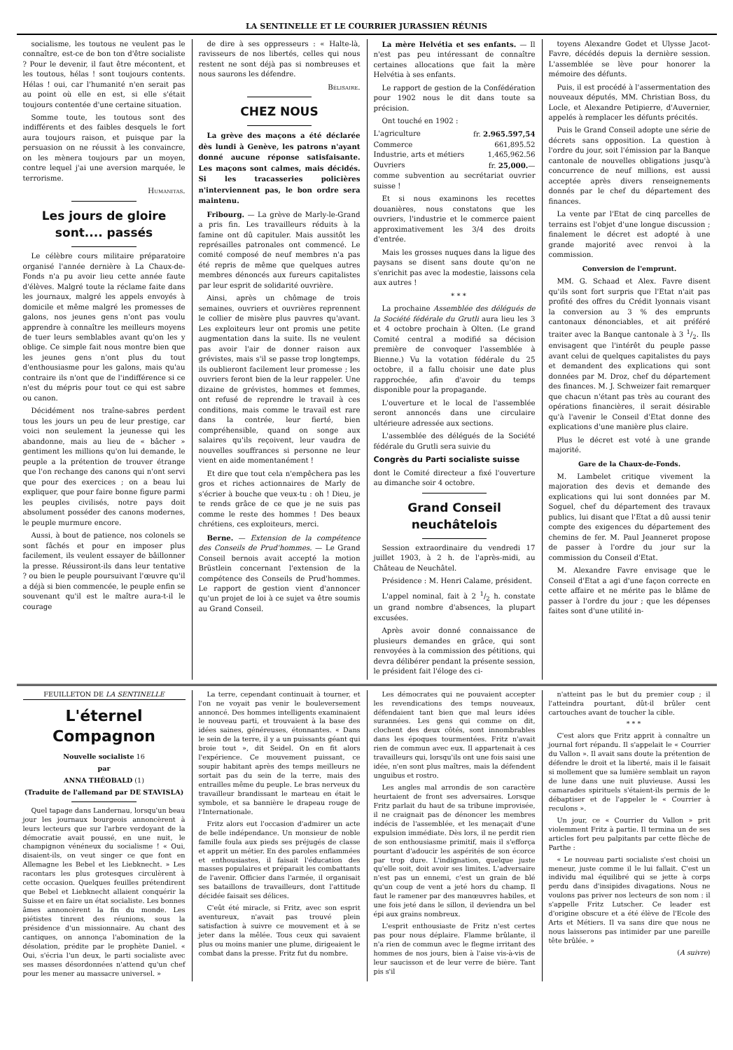LA SENTINELLE ET LE COURRIER JURASSIEN RÉUNIS
socialisme, les toutous ne veulent pas le connaître, est-ce de bon ton d'être socialiste ? Pour le devenir, il faut être mécontent, et les toutous, hélas ! sont toujours contents. Hélas ! oui, car l'humanité n'en serait pas au point où elle en est, si elle s'était toujours contentée d'une certaine situation.
Somme toute, les toutous sont des indifférents et des faibles desquels le fort aura toujours raison, et puisque par la persuasion on ne réussit à les convaincre, on les mènera toujours par un moyen, contre lequel j'ai une aversion marquée, le terrorisme.
Humanitas.
Les jours de gloire sont.... passés
Le célèbre cours militaire préparatoire organisé l'année dernière à La Chaux-de-Fonds n'a pu avoir lieu cette année faute d'élèves. Malgré toute la réclame faite dans les journaux, malgré les appels envoyés à domicile et même malgré les promesses de galons, nos jeunes gens n'ont pas voulu apprendre à connaître les meilleurs moyens de tuer leurs semblables avant qu'on les y oblige. Ce simple fait nous montre bien que les jeunes gens n'ont plus du tout d'enthousiasme pour les galons, mais qu'au contraire ils n'ont que de l'indifférence si ce n'est du mépris pour tout ce qui est sabre ou canon.
Décidément nos traîne-sabres perdent tous les jours un peu de leur prestige, car voici non seulement la jeunesse qui les abandonne, mais au lieu de « bâcher » gentiment les millions qu'on lui demande, le peuple a la prétention de trouver étrange que l'on rechange des canons qui n'ont servi que pour des exercices ; on a beau lui expliquer, que pour faire bonne figure parmi les peuples civilisés, notre pays doit absolument posséder des canons modernes, le peuple murmure encore.
Aussi, à bout de patience, nos colonels se sont fâchés et pour en imposer plus facilement, ils veulent essayer de bâillonner la presse. Réussiront-ils dans leur tentative ? ou bien le peuple poursuivant l'œuvre qu'il a déjà si bien commencée, le peuple enfin se souvenant qu'il est le maître aura-t-il le courage
de dire à ses oppresseurs : « Halte-là, ravisseurs de nos libertés, celles qui nous restent ne sont déjà pas si nombreuses et nous saurons les défendre.
Bélisaire.
CHEZ NOUS
La grève des maçons a été déclarée dès lundi à Genève, les patrons n'ayant donné aucune réponse satisfaisante. Les maçons sont calmes, mais décidés. Si les tracasseries policières n'interviennent pas, le bon ordre sera maintenu.
Fribourg. — La grève de Marly-le-Grand a pris fin. Les travailleurs réduits à la famine ont dû capituler. Mais aussitôt les représailles patronales ont commencé. Le comité composé de neuf membres n'a pas été repris de même que quelques autres membres dénoncés aux fureurs capitalistes par leur esprit de solidarité ouvrière.
Ainsi, après un chômage de trois semaines, ouvriers et ouvrières reprennent le collier de misère plus pauvres qu'avant. Les exploiteurs leur ont promis une petite augmentation dans la suite. Ils ne veulent pas avoir l'air de donner raison aux grévistes, mais s'il se passe trop longtemps, ils oublieront facilement leur promesse ; les ouvriers feront bien de la leur rappeler. Une dizaine de grévistes, hommes et femmes, ont refusé de reprendre le travail à ces conditions, mais comme le travail est rare dans la contrée, leur fierté, bien compréhensible, quand on songe aux salaires qu'ils reçoivent, leur vaudra de nouvelles souffrances si personne ne leur vient en aide momentanément !
Et dire que tout cela n'empêchera pas les gros et riches actionnaires de Marly de s'écrier à bouche que veux-tu : oh ! Dieu, je te rends grâce de ce que je ne suis pas comme le reste des hommes ! Des beaux chrétiens, ces exploiteurs, merci.
Berne. — Extension de la compétence des Conseils de Prud'hommes. — Le Grand Conseil bernois avait accepté la motion Brüstlein concernant l'extension de la compétence des Conseils de Prud'hommes. Le rapport de gestion vient d'annoncer qu'un projet de loi à ce sujet va être soumis au Grand Conseil.
La mère Helvétia et ses enfants. — Il n'est pas peu intéressant de connaître certaines allocations que fait la mère Helvétia à ses enfants.
Le rapport de gestion de la Confédération pour 1902 nous le dit dans toute sa précision.
Ont touché en 1902 :
L'agriculture fr. 2.965.597,54
Commerce 661,895.52
Industrie, arts et métiers 1,465,962.56
Ouvriers fr. 25,000.—
comme subvention au secrétariat ouvrier suisse !
Et si nous examinons les recettes douanières, nous constatons que les ouvriers, l'industrie et le commerce paient approximativement les 3/4 des droits d'entrée.
Mais les grosses nuques dans la ligue des paysans se disent sans doute qu'on ne s'enrichit pas avec la modestie, laissons cela aux autres !
* * *
La prochaine Assemblée des délégués de la Société fédérale du Grutli aura lieu les 3 et 4 octobre prochain à Olten. (Le grand Comité central a modifié sa décision première de convoquer l'assemblée à Bienne.) Vu la votation fédérale du 25 octobre, il a fallu choisir une date plus rapprochée, afin d'avoir du temps disponible pour la propagande.
L'ouverture et le local de l'assemblée seront annoncés dans une circulaire ultérieure adressée aux sections.
L'assemblée des délégués de la Société fédérale du Grutli sera suivie du
Congrès du Parti socialiste suisse
dont le Comité directeur a fixé l'ouverture au dimanche soir 4 octobre.
Grand Conseil neuchâtelois
Session extraordinaire du vendredi 17 juillet 1903, à 2 h. de l'après-midi, au Château de Neuchâtel.
Présidence : M. Henri Calame, président.
L'appel nominal, fait à 2 1/2 h. constate un grand nombre d'absences, la plupart excusées.
Après avoir donné connaissance de plusieurs demandes en grâce, qui sont renvoyées à la commission des pétitions, qui devra délibérer pendant la présente session, le président fait l'éloge des ci-
toyens Alexandre Godet et Ulysse Jacot-Favre, décédés depuis la dernière session. L'assemblée se lève pour honorer la mémoire des défunts.
Puis, il est procédé à l'assermentation des nouveaux députés, MM. Christian Boss, du Locle, et Alexandre Petipierre, d'Auvernier, appelés à remplacer les défunts précités.
Puis le Grand Conseil adopte une série de décrets sans opposition. La question à l'ordre du jour, soit l'émission par la Banque cantonale de nouvelles obligations jusqu'à concurrence de neuf millions, est aussi acceptée après divers renseignements donnés par le chef du département des finances.
La vente par l'Etat de cinq parcelles de terrains est l'objet d'une longue discussion ; finalement le décret est adopté à une grande majorité avec renvoi à la commission.
Conversion de l'emprunt.
MM. G. Schaad et Alex. Favre disent qu'ils sont fort surpris que l'Etat n'ait pas profité des offres du Crédit lyonnais visant la conversion au 3 % des emprunts cantonaux dénonciables, et ait préféré traiter avec la Banque cantonale à 3 1/2. Ils envisagent que l'intérêt du peuple passe avant celui de quelques capitalistes du pays et demandent des explications qui sont données par M. Droz, chef du département des finances. M. J. Schweizer fait remarquer que chacun n'étant pas très au courant des opérations financières, il serait désirable qu'à l'avenir le Conseil d'Etat donne des explications d'une manière plus claire.
Plus le décret est voté à une grande majorité.
Gare de la Chaux-de-Fonds.
M. Lambelet critique vivement la majoration des devis et demande des explications qui lui sont données par M. Soguel, chef du département des travaux publics, lui disant que l'Etat a dû aussi tenir compte des exigences du département des chemins de fer. M. Paul Jeanneret propose de passer à l'ordre du jour sur la commission du Conseil d'Etat.
M. Alexandre Favre envisage que le Conseil d'Etat a agi d'une façon correcte en cette affaire et ne mérite pas le blâme de passer à l'ordre du jour ; que les dépenses faites sont d'une utilité in-
FEUILLETON DE LA SENTINELLE
L'éternel Compagnon
Nouvelle socialiste 16
par
ANNA THÉOBALD (1)
(Traduite de l'allemand par DE STAVISLA)
Quel tapage dans Landernau, lorsqu'un beau jour les journaux bourgeois annoncèrent à leurs lecteurs que sur l'arbre verdoyant de la démocratie avait poussé, en une nuit, le champignon vénéneux du socialisme ! « Oui, disaient-ils, on veut singer ce que font en Allemagne les Bebel et les Liebknecht. » Les racontars les plus grotesques circulèrent à cette occasion. Quelques feuilles prétendirent que Bebel et Liebknecht allaient conquérir la Suisse et en faire un état socialiste. Les bonnes âmes annoncèrent la fin du monde. Les piétistes tinrent des réunions, sous la présidence d'un missionnaire. Au chant des cantiques, on annonça l'abomination de la désolation, prédite par le prophète Daniel. « Oui, s'écria l'un deux, le parti socialiste avec ses masses désordonnées n'attend qu'un chef pour les mener au massacre universel. »
La terre, cependant continuait à tourner, et l'on ne voyait pas venir le bouleversement annoncé. Des hommes intelligents examinaient le nouveau parti, et trouvaient à la base des idées saines, généreuses, étonnantes. « Dans le sein de la terre, il y a un puissants géant qui broie tout », dit Seidel. On en fit alors l'expérience. Ce mouvement puissant, ce soupir habitant après des temps meilleurs ne sortait pas du sein de la terre, mais des entrailles même du peuple. Le bras nerveux du travailleur brandissant le marteau en était le symbole, et sa bannière le drapeau rouge de l'Internationale.
Fritz alors eut l'occasion d'admirer un acte de belle indépendance. Un monsieur de noble famille foula aux pieds ses préjugés de classe et apprit un métier. En des paroles enflammées et enthousiastes, il faisait l'éducation des masses populaires et préparait les combattants de l'avenir. Officier dans l'armée, il organisait ses bataillons de travailleurs, dont l'attitude décidée faisait ses délices.
C'eût été miracle, si Fritz, avec son esprit aventureux, n'avait pas trouvé plein satisfaction à suivre ce mouvement et à se jeter dans la mêlée. Tous ceux qui savaient plus ou moins manier une plume, dirigeaient le combat dans la presse. Fritz fut du nombre.
Les démocrates qui ne pouvaient accepter les revendications des temps nouveaux, défendaient tant bien que mal leurs idées surannées. Les gens qui comme on dit, clochent des deux côtés, sont innombrables dans les époques tourmentées. Fritz n'avait rien de commun avec eux. Il appartenait à ces travailleurs qui, lorsqu'ils ont une fois saisi une idée, n'en sont plus maîtres, mais la défendent unguibus et rostro.
Les angles mal arrondis de son caractère heurtaient de front ses adversaires. Lorsque Fritz parlait du haut de sa tribune improvisée, il ne craignait pas de dénoncer les membres indécis de l'assemblée, et les menaçait d'une expulsion immédiate. Dès lors, il ne perdit rien de son enthousiasme primitif, mais il s'efforça pourtant d'adoucir les aspérités de son écorce par trop dure. L'indignation, quelque juste qu'elle soit, doit avoir ses limites. L'adversaire n'est pas un ennemi, c'est un grain de blé qu'un coup de vent a jeté hors du champ. Il faut le ramener par des manœuvres habiles, et une fois jeté dans le sillon, il deviendra un bel épi aux grains nombreux.
L'esprit enthousiaste de Fritz n'est certes pas pour nous déplaire. Flamme brûlante, il n'a rien de commun avec le flegme irritant des hommes de nos jours, bien à l'aise vis-à-vis de leur saucisson et de leur verre de bière. Tant pis s'il
n'atteint pas le but du premier coup ; il l'atteindra pourtant, dût-il brûler cent cartouches avant de toucher la cible.
* * *
C'est alors que Fritz apprit à connaître un journal fort répandu. Il s'appelait le « Courrier du Vallon ». Il avait sans doute la prétention de défendre le droit et la liberté, mais il le faisait si mollement que sa lumière semblait un rayon de lune dans une nuit pluvieuse. Aussi les camarades spirituels s'étaient-ils permis de le débaptiser et de l'appeler le « Courrier à reculons ».
Un jour, ce « Courrier du Vallon » prit violemment Fritz à partie. Il termina un de ses articles fort peu palpitants par cette flèche de Parthe :
« Le nouveau parti socialiste s'est choisi un meneur, juste comme il le lui fallait. C'est un individu mal équilibré qui se jette à corps perdu dans d'insipides divagations. Nous ne voulons pas priver nos lecteurs de son nom : il s'appelle Fritz Lutscher. Ce leader est d'origine obscure et a été élève de l'Ecole des Arts et Métiers. Il va sans dire que nous ne nous laisserons pas intimider par une pareille tête brûlée. »
(A suivre)